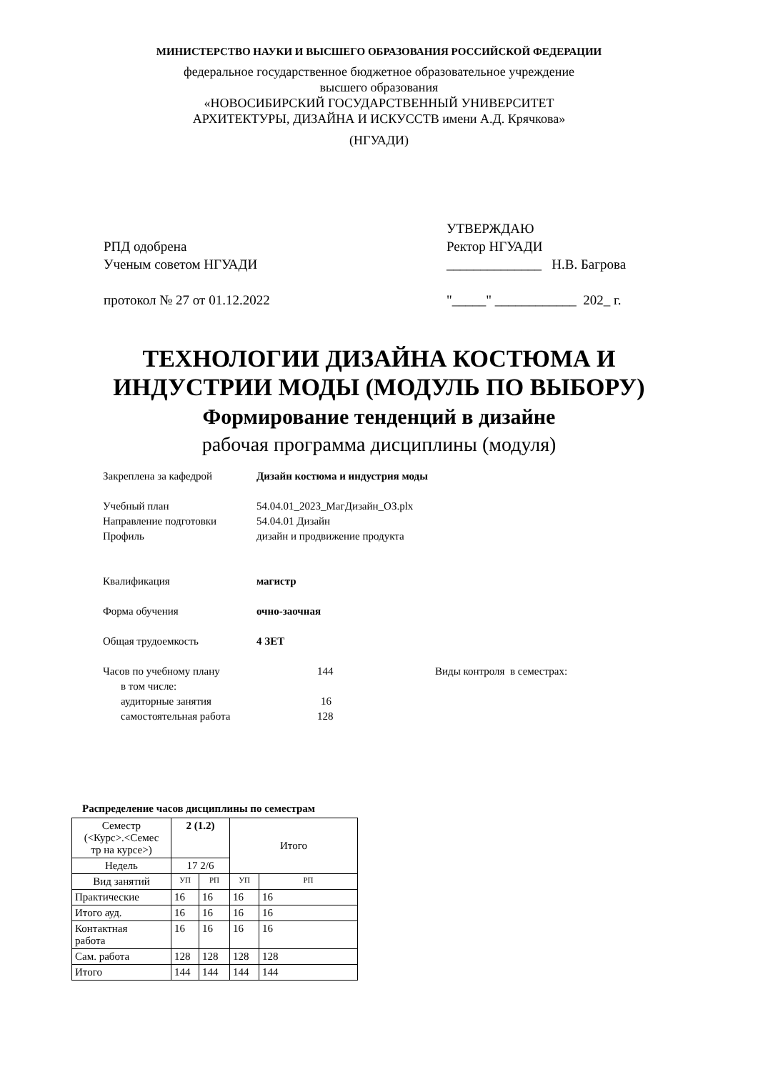МИНИСТЕРСТВО НАУКИ И ВЫСШЕГО ОБРАЗОВАНИЯ РОССИЙСКОЙ ФЕДЕРАЦИИ
федеральное государственное бюджетное образовательное учреждение
высшего образования
«НОВОСИБИРСКИЙ ГОСУДАРСТВЕННЫЙ УНИВЕРСИТЕТ
АРХИТЕКТУРЫ, ДИЗАЙНА И ИСКУССТВ имени А.Д. Крячкова»
(НГУАДИ)
РПД одобрена
Ученым советом НГУАДИ
протокол № 27 от 01.12.2022
УТВЕРЖДАЮ
Ректор НГУАДИ
______________ Н.В. Багрова
"_____" ____________ 202_ г.
ТЕХНОЛОГИИ ДИЗАЙНА КОСТЮМА И
ИНДУСТРИИ МОДЫ (МОДУЛЬ ПО ВЫБОРУ)
Формирование тенденций в дизайне
рабочая программа дисциплины (модуля)
Закреплена за кафедрой Дизайн костюма и индустрия моды
Учебный план 54.04.01_2023_МагДизайн_ОЗ.plx
Направление подготовки 54.04.01 Дизайн
Профиль дизайн и продвижение продукта
Квалификация магистр
Форма обучения очно-заочная
Общая трудоемкость 4 ЗЕТ
Часов по учебному плану 144 Виды контроля в семестрах:
в том числе:
аудиторные занятия 16
самостоятельная работа 128
Распределение часов дисциплины по семестрам
| Семестр (<Курс>.<Семес тр на курсе>) | 2 (1.2) | | Итого | |
| Недель | 17 2/6 | | | |
| Вид занятий | УП | РП | УП | РП |
| Практические | 16 | 16 | 16 | 16 |
| Итого ауд. | 16 | 16 | 16 | 16 |
| Контактная работа | 16 | 16 | 16 | 16 |
| Сам. работа | 128 | 128 | 128 | 128 |
| Итого | 144 | 144 | 144 | 144 |